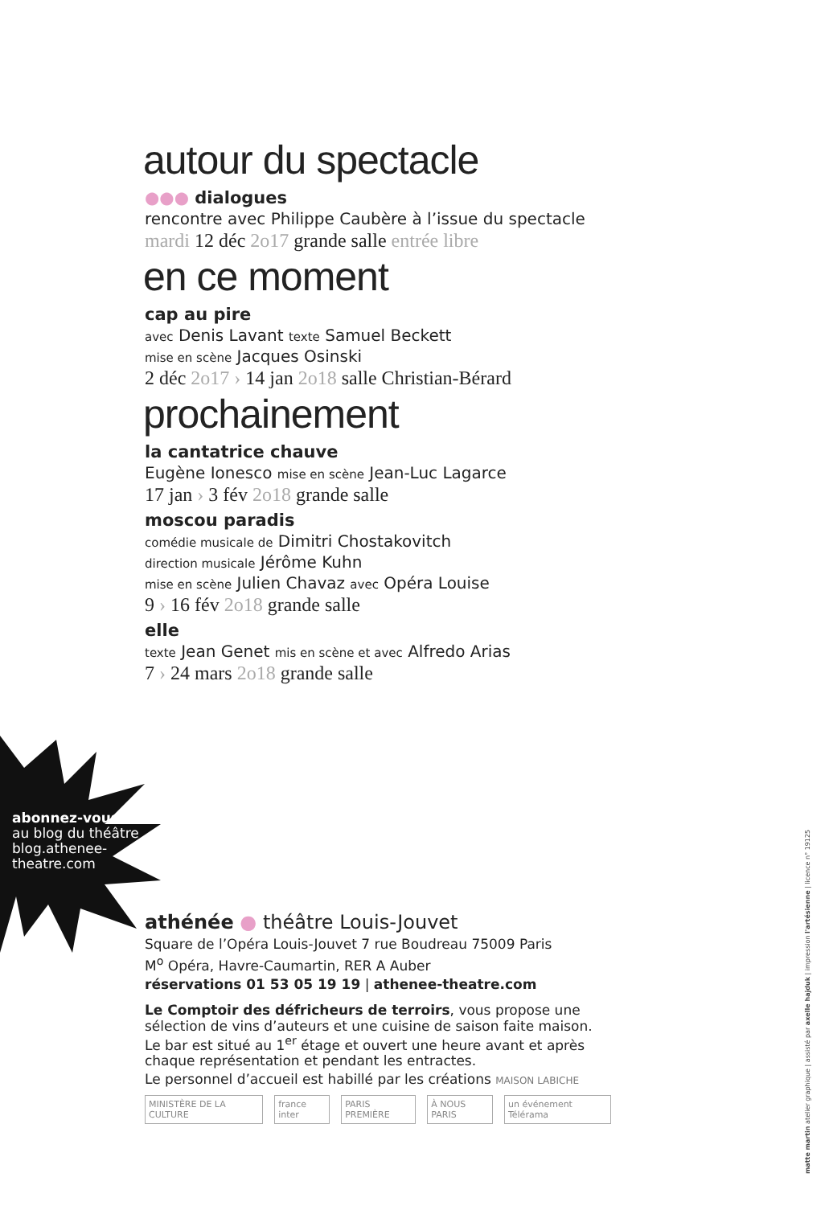autour du spectacle
●●● dialogues
rencontre avec Philippe Caubère à l’issue du spectacle
mardi 12 déc 2o17 grande salle entrée libre
en ce moment
cap au pire
avec Denis Lavant texte Samuel Beckett
mise en scène Jacques Osinski
2 déc 2o17 › 14 jan 2o18 salle Christian-Bérard
prochainement
la cantatrice chauve
Eugène Ionesco mise en scène Jean-Luc Lagarce
17 jan › 3 fév 2o18 grande salle
moscou paradis
comédie musicale de Dimitri Chostakovitch
direction musicale Jérôme Kuhn
mise en scène Julien Chavaz avec Opéra Louise
9 › 16 fév 2o18 grande salle
elle
texte Jean Genet mis en scène et avec Alfredo Arias
7 › 24 mars 2o18 grande salle
abonnez-vous
au blog du théâtre
blog.athenee-
theatre.com
athénée ● théâtre Louis-Jouvet
Square de l’Opéra Louis-Jouvet 7 rue Boudreau 75009 Paris
M<sup>o</sup> Opéra, Havre-Caumartin, RER A Auber
réservations 01 53 05 19 19 | athenee-theatre.com
Le Comptoir des défricheurs de terroirs, vous propose une sélection de vins d’auteurs et une cuisine de saison faite maison. Le bar est situé au 1<sup>er</sup> étage et ouvert une heure avant et après chaque représentation et pendant les entractes.
Le personnel d’accueil est habillé par les créations MAISON LABICHE
MINISTÈRE DE LA CULTURE
france inter
PARIS PREMIÈRE
À NOUS PARIS
un événement Télérama
matte martin atelier graphique | assisté par axelle hajduk | impression l'artésienne | licence n° 19125